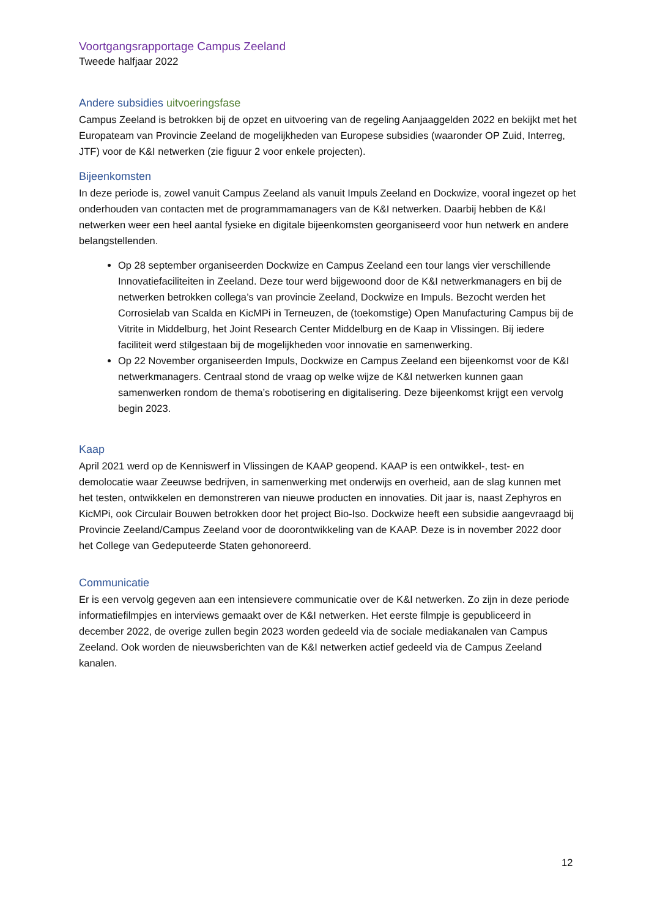Voortgangsrapportage Campus Zeeland
Tweede halfjaar 2022
Andere subsidies uitvoeringsfase
Campus Zeeland is betrokken bij de opzet en uitvoering van de regeling Aanjaaggelden 2022 en bekijkt met het Europateam van Provincie Zeeland de mogelijkheden van Europese subsidies (waaronder OP Zuid, Interreg, JTF) voor de K&I netwerken (zie figuur 2 voor enkele projecten).
Bijeenkomsten
In deze periode is, zowel vanuit Campus Zeeland als vanuit Impuls Zeeland en Dockwize, vooral ingezet op het onderhouden van contacten met de programmamanagers van de K&I netwerken. Daarbij hebben de K&I netwerken weer een heel aantal fysieke en digitale bijeenkomsten georganiseerd voor hun netwerk en andere belangstellenden.
Op 28 september organiseerden Dockwize en Campus Zeeland een tour langs vier verschillende Innovatiefaciliteiten in Zeeland. Deze tour werd bijgewoond door de K&I netwerkmanagers en bij de netwerken betrokken collega’s van provincie Zeeland, Dockwize en Impuls. Bezocht werden het Corrosielab van Scalda en KicMPi in Terneuzen, de (toekomstige) Open Manufacturing Campus bij de Vitrite in Middelburg, het Joint Research Center Middelburg en de Kaap in Vlissingen. Bij iedere faciliteit werd stilgestaan bij de mogelijkheden voor innovatie en samenwerking.
Op 22 November organiseerden Impuls, Dockwize en Campus Zeeland een bijeenkomst voor de K&I netwerkmanagers. Centraal stond de vraag op welke wijze de K&I netwerken kunnen gaan samenwerken rondom de thema’s robotisering en digitalisering. Deze bijeenkomst krijgt een vervolg begin 2023.
Kaap
April 2021 werd op de Kenniswerf in Vlissingen de KAAP geopend. KAAP is een ontwikkel-, test- en demolocatie waar Zeeuwse bedrijven, in samenwerking met onderwijs en overheid, aan de slag kunnen met het testen, ontwikkelen en demonstreren van nieuwe producten en innovaties. Dit jaar is, naast Zephyros en KicMPi, ook Circulair Bouwen betrokken door het project Bio-Iso. Dockwize heeft een subsidie aangevraagd bij Provincie Zeeland/Campus Zeeland voor de doorontwikkeling van de KAAP. Deze is in november 2022 door het College van Gedeputeerde Staten gehonoreerd.
Communicatie
Er is een vervolg gegeven aan een intensievere communicatie over de K&I netwerken. Zo zijn in deze periode informatiefilmpjes en interviews gemaakt over de K&I netwerken. Het eerste filmpje is gepubliceerd in december 2022, de overige zullen begin 2023 worden gedeeld via de sociale mediakanalen van Campus Zeeland. Ook worden de nieuwsberichten van de K&I netwerken actief gedeeld via de Campus Zeeland kanalen.
12